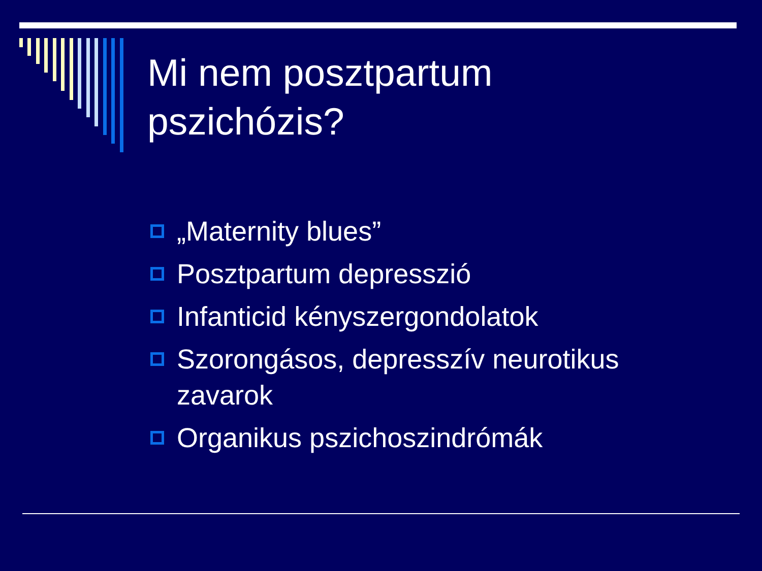Mi nem posztpartum
pszichózis?
„Maternity blues”
Posztpartum depresszió
Infanticid kényszergondolatok
Szorongásos, depresszív neurotikus zavarok
Organikus pszichoszindrómák